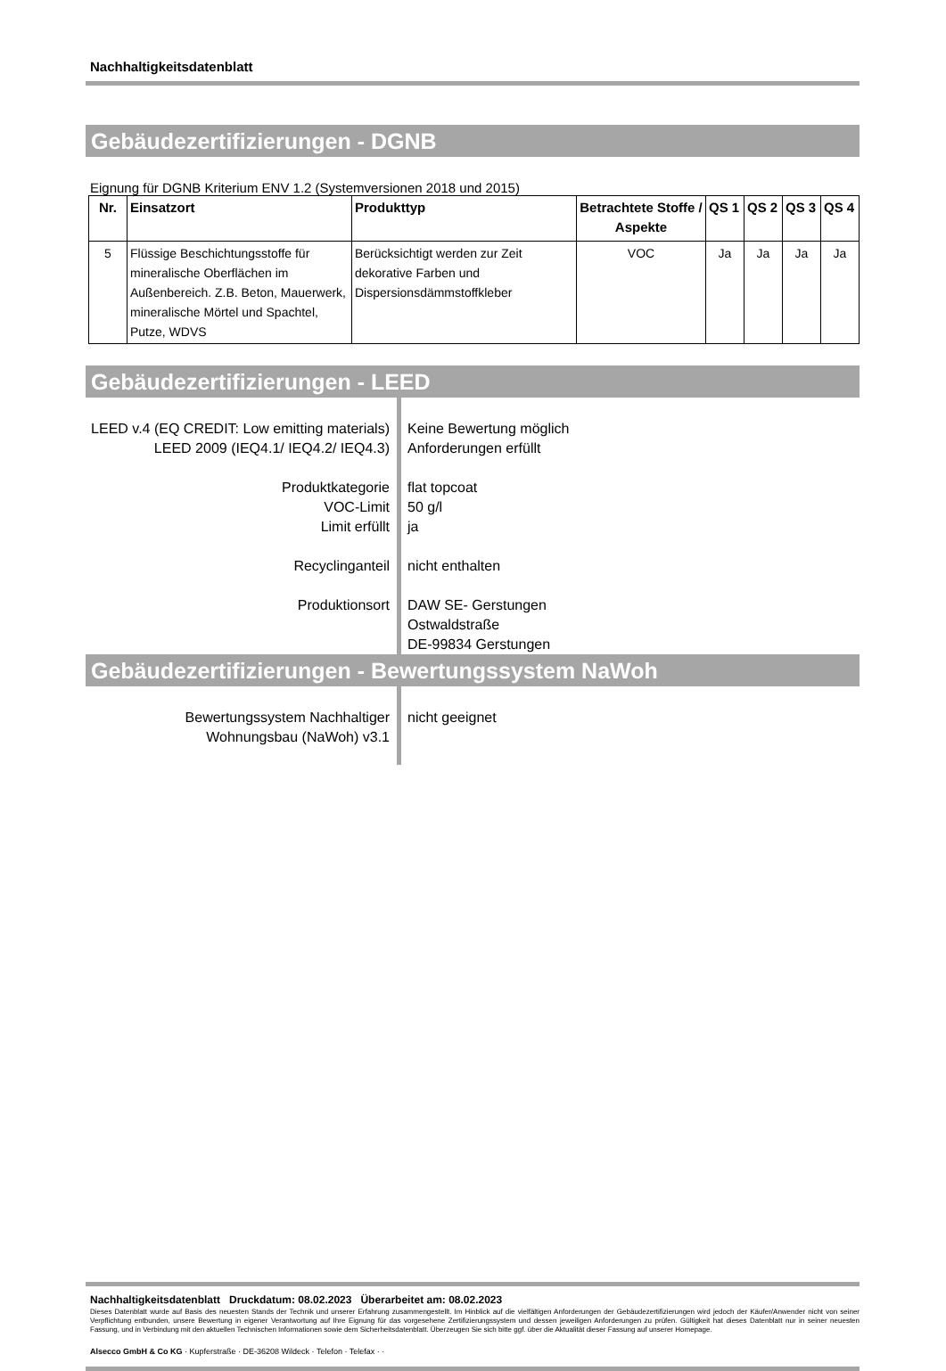Nachhaltigkeitsdatenblatt
Gebäudezertifizierungen - DGNB
Eignung für DGNB Kriterium ENV 1.2 (Systemversionen 2018 und 2015)
| Nr. | Einsatzort | Produkttyp | Betrachtete Stoffe / Aspekte | QS 1 | QS 2 | QS 3 | QS 4 |
| --- | --- | --- | --- | --- | --- | --- | --- |
| 5 | Flüssige Beschichtungsstoffe für mineralische Oberflächen im Außenbereich. Z.B. Beton, Mauerwerk, mineralische Mörtel und Spachtel, Putze, WDVS | Berücksichtigt werden zur Zeit dekorative Farben und Dispersionsdämmstoffkleber | VOC | Ja | Ja | Ja | Ja |
Gebäudezertifizierungen - LEED
LEED v.4 (EQ CREDIT: Low emitting materials)
LEED 2009 (IEQ4.1/ IEQ4.2/ IEQ4.3)
Produktkategorie
VOC-Limit
Limit erfüllt
Recyclinganteil
Produktionsort
Keine Bewertung möglich
Anforderungen erfüllt
flat topcoat
50 g/l
ja
nicht enthalten
DAW SE- Gerstungen
Ostwaldstraße
DE-99834 Gerstungen
Gebäudezertifizierungen - Bewertungssystem NaWoh
Bewertungssystem Nachhaltiger
Wohnungsbau (NaWoh) v3.1
nicht geeignet
Nachhaltigkeitsdatenblatt Druckdatum: 08.02.2023 Überarbeitet am: 08.02.2023
Dieses Datenblatt wurde auf Basis des neuesten Stands der Technik und unserer Erfahrung zusammengestellt. Im Hinblick auf die vielfältigen Anforderungen der Gebäudezertifizierungen wird jedoch der Käufer/Anwender nicht von seiner Verpflichtung entbunden, unsere Bewertung in eigener Verantwortung auf Ihre Eignung für das vorgesehene Zertifizierungssystem und dessen jeweiligen Anforderungen zu prüfen. Gültigkeit hat dieses Datenblatt nur in seiner neuesten Fassung, und in Verbindung mit den aktuellen Technischen Informationen sowie dem Sicherheitsdatenblatt. Überzeugen Sie sich bitte ggf. über die Aktualität dieser Fassung auf unserer Homepage.
Alsecco GmbH & Co KG · Kupferstraße · DE-36208 Wildeck · Telefon · Telefax · ·